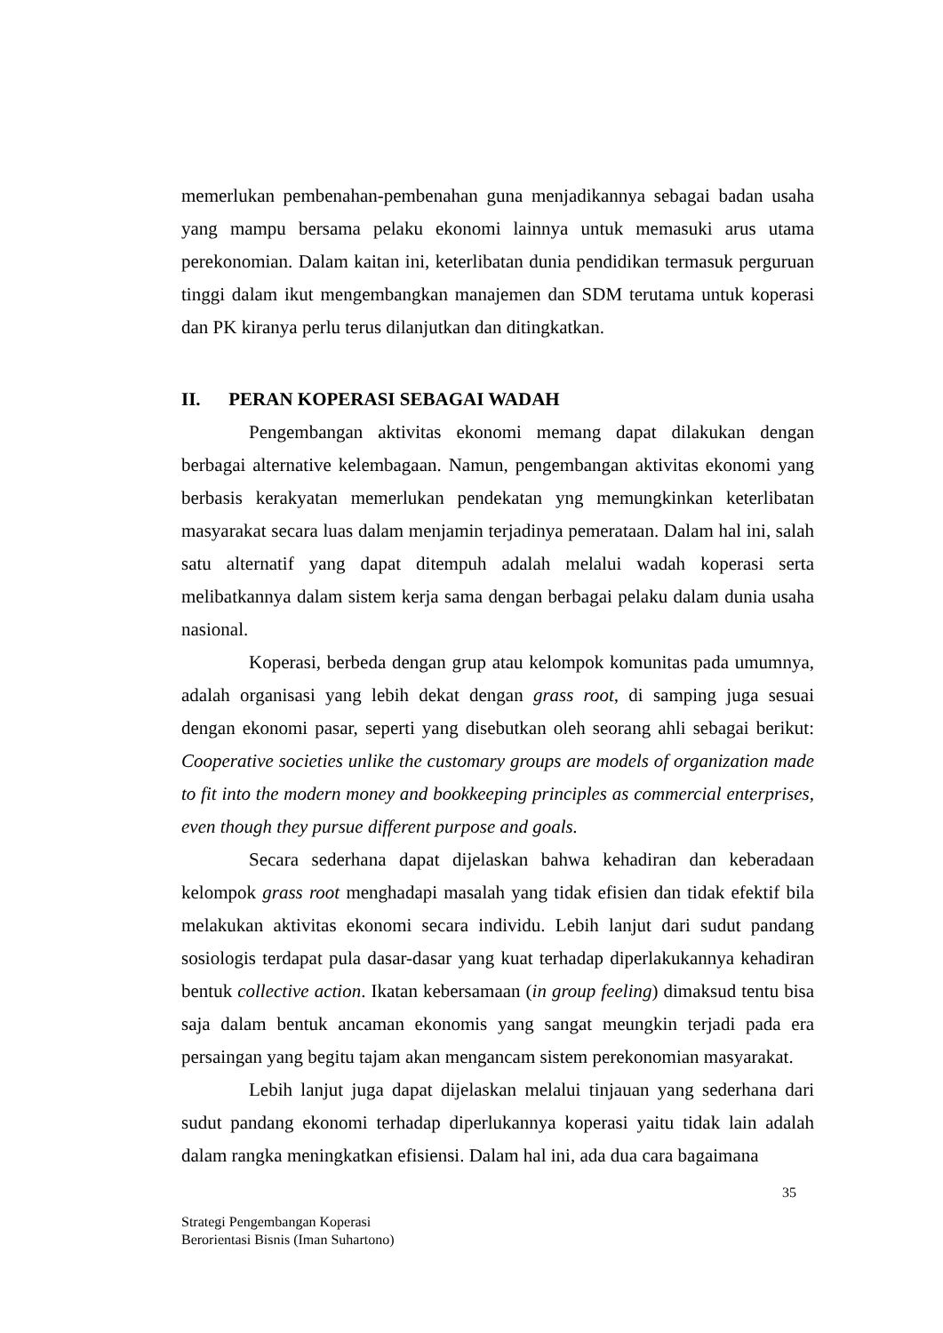memerlukan pembenahan-pembenahan guna menjadikannya sebagai badan usaha yang mampu bersama pelaku ekonomi lainnya untuk memasuki arus utama perekonomian. Dalam kaitan ini, keterlibatan dunia pendidikan termasuk perguruan tinggi dalam ikut mengembangkan manajemen dan SDM terutama untuk koperasi dan PK kiranya perlu terus dilanjutkan dan ditingkatkan.
II. PERAN KOPERASI SEBAGAI WADAH
Pengembangan aktivitas ekonomi memang dapat dilakukan dengan berbagai alternative kelembagaan. Namun, pengembangan aktivitas ekonomi yang berbasis kerakyatan memerlukan pendekatan yng memungkinkan keterlibatan masyarakat secara luas dalam menjamin terjadinya pemerataan. Dalam hal ini, salah satu alternatif yang dapat ditempuh adalah melalui wadah koperasi serta melibatkannya dalam sistem kerja sama dengan berbagai pelaku dalam dunia usaha nasional.
Koperasi, berbeda dengan grup atau kelompok komunitas pada umumnya, adalah organisasi yang lebih dekat dengan grass root, di samping juga sesuai dengan ekonomi pasar, seperti yang disebutkan oleh seorang ahli sebagai berikut: Cooperative societies unlike the customary groups are models of organization made to fit into the modern money and bookkeeping principles as commercial enterprises, even though they pursue different purpose and goals.
Secara sederhana dapat dijelaskan bahwa kehadiran dan keberadaan kelompok grass root menghadapi masalah yang tidak efisien dan tidak efektif bila melakukan aktivitas ekonomi secara individu. Lebih lanjut dari sudut pandang sosiologis terdapat pula dasar-dasar yang kuat terhadap diperlakukannya kehadiran bentuk collective action. Ikatan kebersamaan (in group feeling) dimaksud tentu bisa saja dalam bentuk ancaman ekonomis yang sangat meungkin terjadi pada era persaingan yang begitu tajam akan mengancam sistem perekonomian masyarakat.
Lebih lanjut juga dapat dijelaskan melalui tinjauan yang sederhana dari sudut pandang ekonomi terhadap diperlukannya koperasi yaitu tidak lain adalah dalam rangka meningkatkan efisiensi. Dalam hal ini, ada dua cara bagaimana
35
Strategi Pengembangan Koperasi
Berorientasi Bisnis (Iman Suhartono)